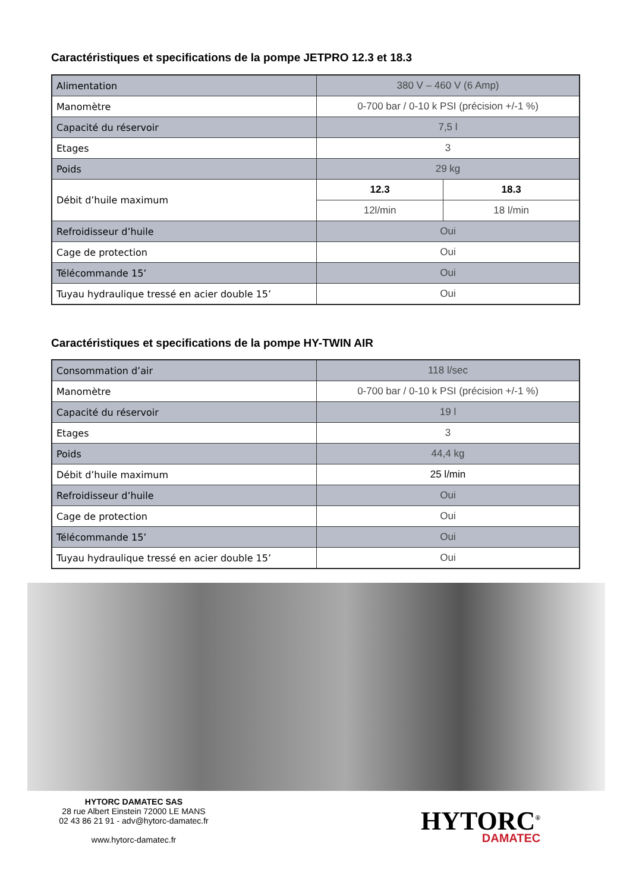Caractéristiques et specifications de la pompe JETPRO 12.3 et 18.3
| Alimentation | 380 V – 460 V (6 Amp) | |
| Manomètre | 0-700 bar / 0-10 k PSI (précision +/-1 %) | |
| Capacité du réservoir | 7,5 l | |
| Etages | 3 | |
| Poids | 29 kg | |
| Débit d’huile maximum | 12.3 | 18.3 |
| | 12l/min | 18 l/min |
| Refroidisseur d’huile | Oui | |
| Cage de protection | Oui | |
| Télécommande 15’ | Oui | |
| Tuyau hydraulique tressé en acier double 15’ | Oui | |
Caractéristiques et specifications de la pompe HY-TWIN AIR
| Consommation d’air | 118 l/sec |
| Manomètre | 0-700 bar / 0-10 k PSI (précision +/-1 %) |
| Capacité du réservoir | 19 l |
| Etages | 3 |
| Poids | 44,4 kg |
| Débit d’huile maximum | 25 l/min |
| Refroidisseur d’huile | Oui |
| Cage de protection | Oui |
| Télécommande 15’ | Oui |
| Tuyau hydraulique tressé en acier double 15’ | Oui |
HYTORC DAMATEC SAS
28 rue Albert Einstein 72000 LE MANS
02 43 86 21 91 - adv@hytorc-damatec.fr
www.hytorc-damatec.fr
HYTORC<sup>®</sup>
DAMATEC